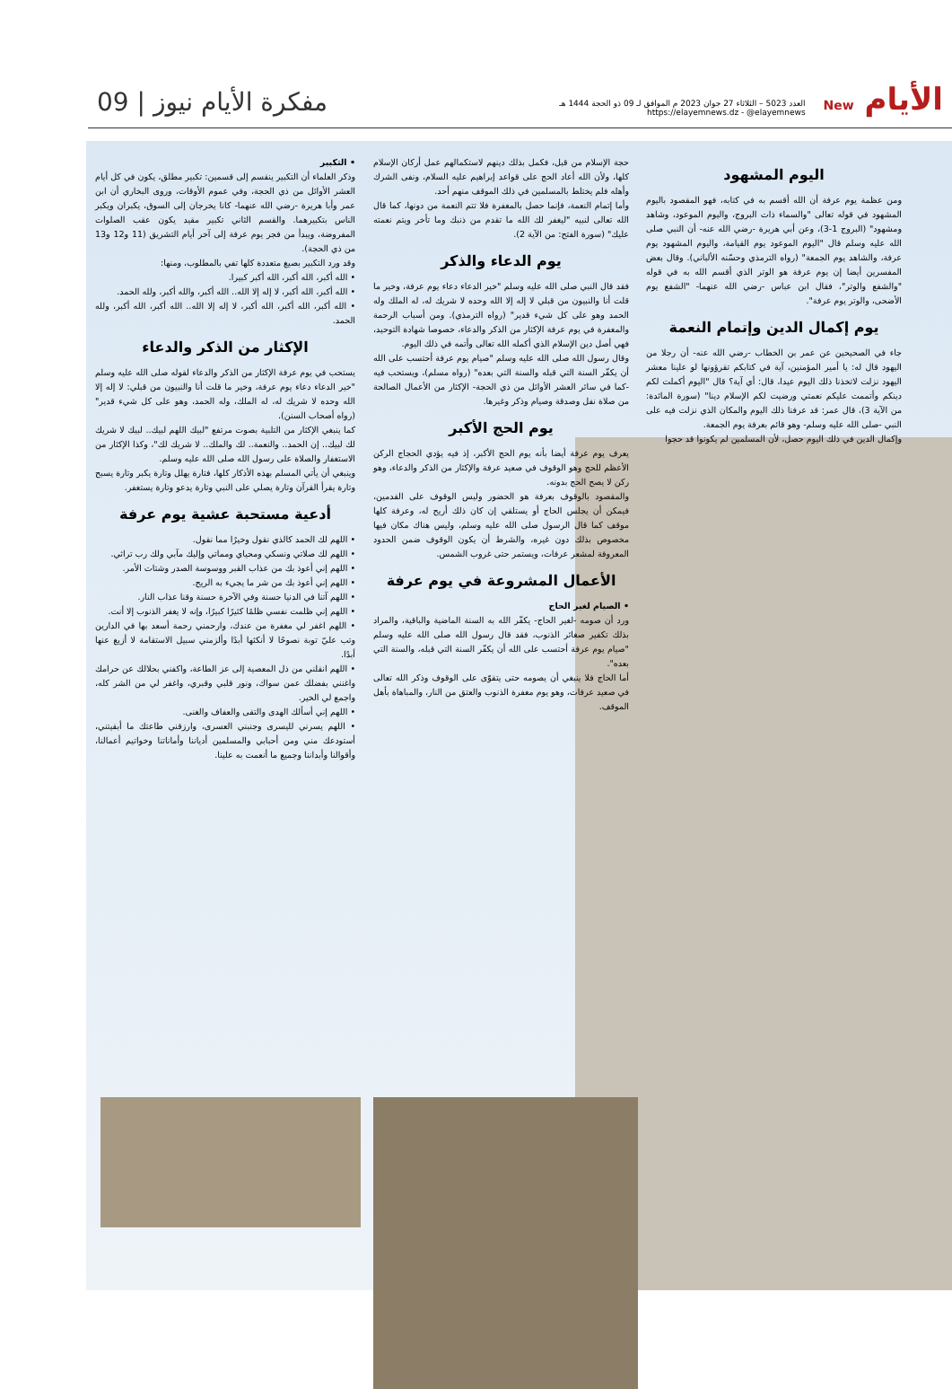الأيام New
العدد 5023 – الثلاثاء 27 جوان 2023 م الموافق لـ 09 ذو الحجة 1444 هـ
https://elayemnews.dz - @elayemnews
مفكرة الأيام نيوز | 09
اليوم المشهود
ومن عظمة يوم عرفة أن الله أقسم به في كتابه، فهو المقصود باليوم المشهود في قوله تعالى "والسماء ذات البروج، واليوم الموعود، وشاهد ومشهود" (البروج 1-3)، وعن أبي هريرة -رضي الله عنه- أن النبي صلى الله عليه وسلم قال "اليوم الموعود يوم القيامة، واليوم المشهود يوم عرفة، والشاهد يوم الجمعة" (رواه الترمذي وحسّنه الألباني). وقال بعض المفسرين أيضا إن يوم عرفة هو الوتر الذي أقسم الله به في قوله "والشفع والوتر"، فقال ابن عباس -رضي الله عنهما- "الشفع يوم الأضحى، والوتر يوم عرفة".
يوم إكمال الدين وإتمام النعمة
جاء في الصحيحين عن عمر بن الخطاب -رضي الله عنه- أن رجلا من اليهود قال له: يا أمير المؤمنين، آية في كتابكم تقرؤونها لو علينا معشر اليهود نزلت لاتخذنا ذلك اليوم عيدا، قال: أي آية؟ قال "اليوم أكملت لكم دينكم وأتممت عليكم نعمتي ورضيت لكم الإسلام دينا" (سورة المائدة: من الآية 3)، قال عمر: قد عرفنا ذلك اليوم والمكان الذي نزلت فيه على النبي -صلى الله عليه وسلم- وهو قائم بعرفة يوم الجمعة.
وإكمال الدين في ذلك اليوم حصل، لأن المسلمين لم يكونوا قد حجوا
حجة الإسلام من قبل، فكمل بذلك دينهم لاستكمالهم عمل أركان الإسلام كلها، ولأن الله أعاد الحج على قواعد إبراهيم عليه السلام، ونفى الشرك وأهله فلم يختلط بالمسلمين في ذلك الموقف منهم أحد.
وأما إتمام النعمة، فإنما حصل بالمغفرة فلا تتم النعمة من دونها، كما قال الله تعالى لنبيه "ليغفر لك الله ما تقدم من ذنبك وما تأخر ويتم نعمته عليك" (سورة الفتح: من الآية 2).
يوم الدعاء والذكر
فقد قال النبي صلى الله عليه وسلم "خير الدعاء دعاء يوم عرفة، وخير ما قلت أنا والنبيون من قبلي لا إله إلا الله وحده لا شريك له، له الملك وله الحمد وهو على كل شيء قدير" (رواه الترمذي). ومن أسباب الرحمة والمغفرة في يوم عرفة الإكثار من الذكر والدعاء، خصوصا شهادة التوحيد، فهي أصل دين الإسلام الذي أكمله الله تعالى وأتمه في ذلك اليوم.
وقال رسول الله صلى الله عليه وسلم "صيام يوم عرفة أحتسب على الله أن يكفّر السنة التي قبله والسنة التي بعده" (رواه مسلم)، ويستحب فيه -كما في سائر العشر الأوائل من ذي الحجة- الإكثار من الأعمال الصالحة من صلاة نفل وصدقة وصيام وذكر وغيرها.
يوم الحج الأكبر
يعرف يوم عرفة أيضا بأنه يوم الحج الأكبر، إذ فيه يؤدي الحجاج الركن الأعظم للحج وهو الوقوف في صعيد عرفة والإكثار من الذكر والدعاء، وهو ركن لا يصح الحج بدونه.
والمقصود بالوقوف بعرفة هو الحضور وليس الوقوف على القدمين، فيمكن أن يجلس الحاج أو يستلقي إن كان ذلك أريح له، وعرفة كلها موقف كما قال الرسول صلى الله عليه وسلم، وليس هناك مكان فيها مخصوص بذلك دون غيره، والشرط أن يكون الوقوف ضمن الحدود المعروفة لمشعر عرفات، ويستمر حتى غروب الشمس.
الأعمال المشروعة في يوم عرفة
• الصيام لغير الحاج
ورد أن صومه -لغير الحاج- يكفّر الله به السنة الماضية والباقية، والمراد بذلك تكفير صغائر الذنوب، فقد قال رسول الله صلى الله عليه وسلم "صيام يوم عرفة أحتسب على الله أن يكفّر السنة التي قبله، والسنة التي بعده".
أما الحاج فلا ينبغي أن يصومه حتى يتقوّى على الوقوف وذكر الله تعالى في صعيد عرفات، وهو يوم مغفرة الذنوب والعتق من النار، والمباهاة بأهل الموقف.
• التكبير
وذكر العلماء أن التكبير ينقسم إلى قسمين: تكبير مطلق، يكون في كل أيام العشر الأوائل من ذي الحجة، وفي عموم الأوقات، وروى البخاري أن ابن عمر وأبا هريرة -رضي الله عنهما- كانا يخرجان إلى السوق، يكبران ويكبر الناس بتكبيرهما. والقسم الثاني تكبير مقيد يكون عقب الصلوات المفروضة، ويبدأ من فجر يوم عرفة إلى آخر أيام التشريق (11 و12 و13 من ذي الحجة).
وقد ورد التكبير بصيغ متعددة كلها تفي بالمطلوب، ومنها:
• الله أكبر، الله أكبر، الله أكبر كبيرا.
• الله أكبر، الله أكبر، لا إله إلا الله.. الله أكبر، والله أكبر، ولله الحمد.
• الله أكبر، الله أكبر، الله أكبر، لا إله إلا الله.. الله أكبر، الله أكبر، ولله الحمد.
الإكثار من الذكر والدعاء
يستحب في يوم عرفة الإكثار من الذكر والدعاء لقوله صلى الله عليه وسلم "خير الدعاء دعاء يوم عرفة، وخير ما قلت أنا والنبيون من قبلي: لا إله إلا الله وحده لا شريك له، له الملك، وله الحمد، وهو على كل شيء قدير" (رواه أصحاب السنن).
كما ينبغي الإكثار من التلبية بصوت مرتفع "لبيك اللهم لبيك.. لبيك لا شريك لك لبيك.. إن الحمد.. والنعمة.. لك والملك.. لا شريك لك"، وكذا الإكثار من الاستغفار والصلاة على رسول الله صلى الله عليه وسلم.
وينبغي أن يأتي المسلم بهذه الأذكار كلها، فتارة يهلل وتارة يكبر وتارة يسبح وتارة يقرأ القرآن وتارة يصلي على النبي وتارة يدعو وتارة يستغفر.
أدعية مستحبة عشية يوم عرفة
• اللهم لك الحمد كالذي نقول وخيرًا مما نقول.
• اللهم لك صلاتي ونسكي ومحياي ومماتي وإليك مآبي ولك رب تراثي.
• اللهم إني أعوذ بك من عذاب القبر ووسوسة الصدر وشتات الأمر.
• اللهم إني أعوذ بك من شر ما يجيء به الريح.
• اللهم آتنا في الدنيا حسنة وفي الآخرة حسنة وقنا عذاب النار.
• اللهم إني ظلمت نفسي ظلمًا كثيرًا كبيرًا، وإنه لا يغفر الذنوب إلا أنت.
• اللهم اغفر لي مغفرة من عندك، وارحمني رحمة أسعد بها في الدارين وتب عليّ توبة نصوحًا لا أنكثها أبدًا وألزمني سبيل الاستقامة لا أزيغ عنها أبدًا.
• اللهم انقلني من ذل المعصية إلى عز الطاعة، واكفني بحلالك عن حرامك واغنني بفضلك عمن سواك، ونور قلبي وقبري، واغفر لي من الشر كله، واجمع لي الخير.
• اللهم إني أسألك الهدى والتقى والعفاف والغنى.
• اللهم يسرني لليسرى وجنبني العسرى، وارزقني طاعتك ما أبقيتني، أستودعك مني ومن أحبابي والمسلمين أدياننا وأماناتنا وخواتيم أعمالنا، وأقوالنا وأبداننا وجميع ما أنعمت به علينا.